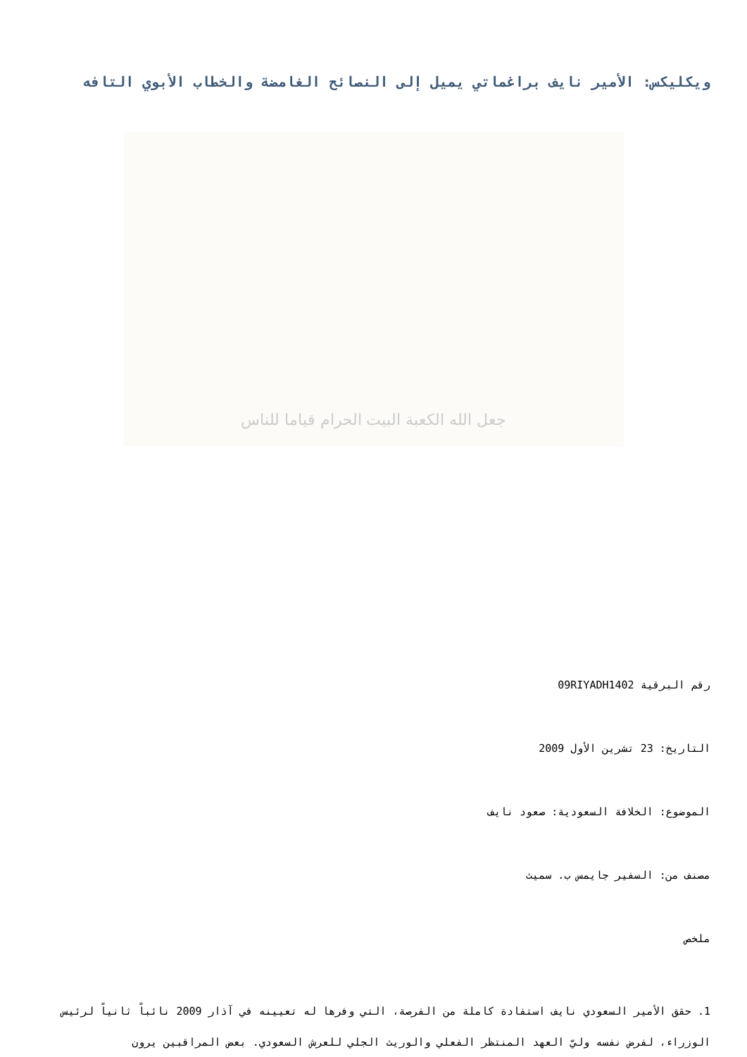ويكليكس: الأمير نايف براغماتي يميل إلى النصائح الغامضة والخطاب الأبوي التافه
جعل الله الكعبة البيت الحرام قياما للناس
رقم البرقية 09RIYADH1402
التاريخ: 23 تشرين الأول 2009
الموضوع: الخلافة السعودية: صعود نايف
مصنف من: السفير جايمس ب. سميث
ملخص
1. حقق الأمير السعودي نايف استفادة كاملة من الفرصة، التي وفرها له تعيينه في آذار 2009 نائباً ثانياً لرئيس الوزراء، لفرض نفسه وليّ العهد المنتظر الفعلي والوريث الجلي للعرش السعودي. بعض المراقبين يرون